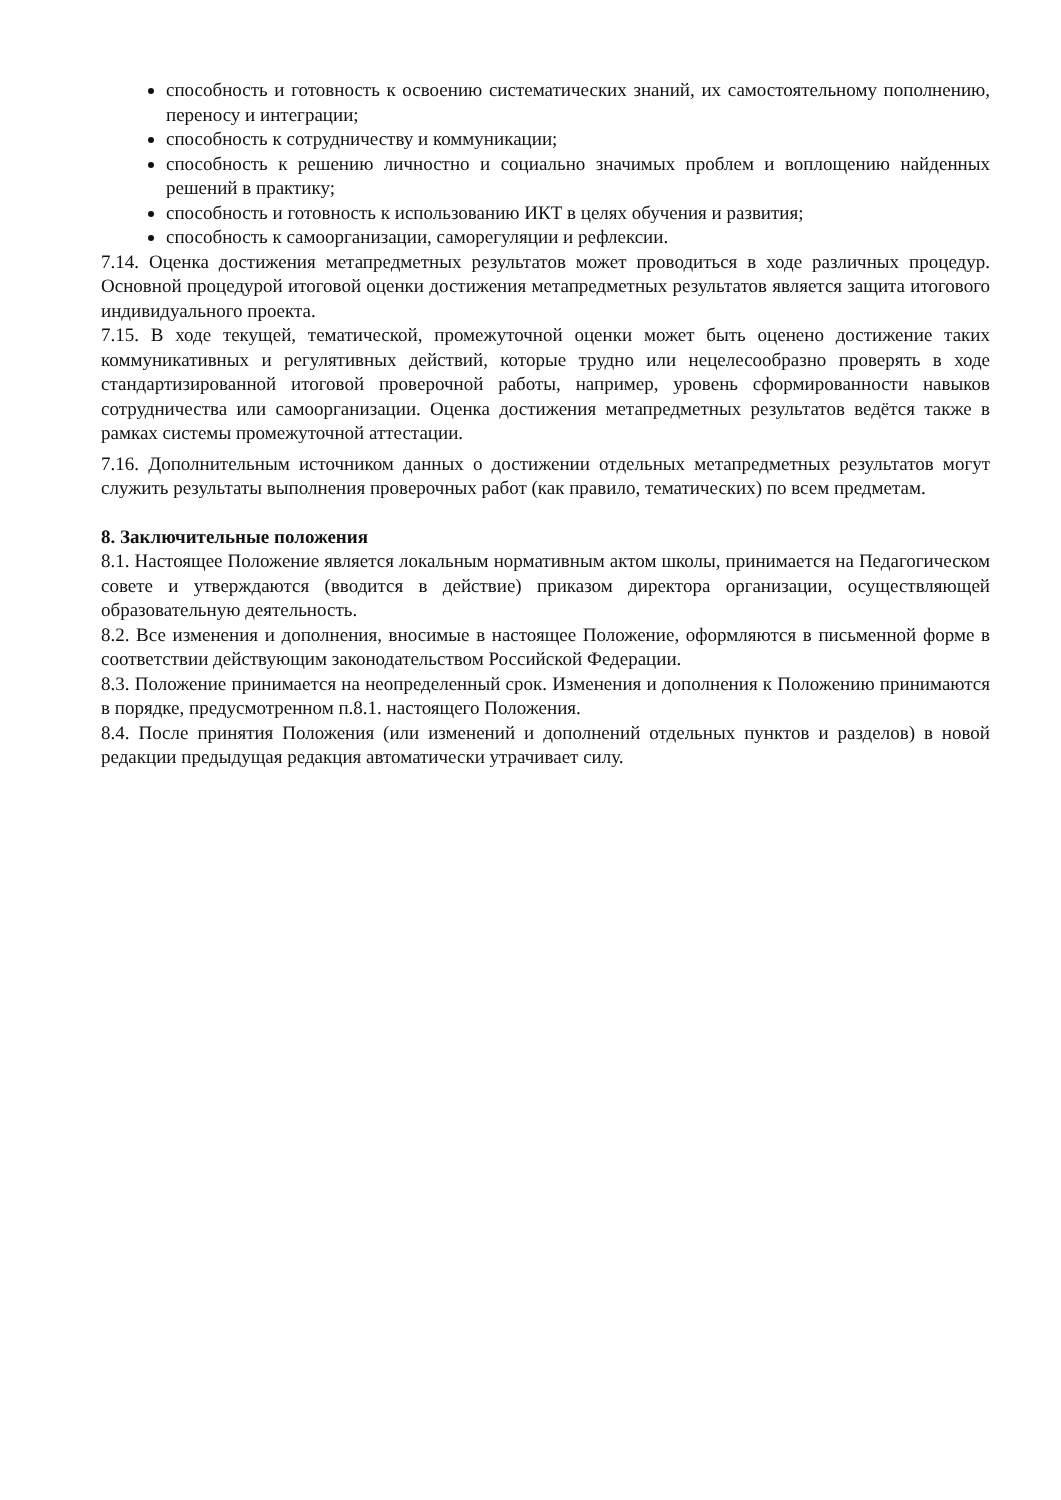способность и готовность к освоению систематических знаний, их самостоятельному пополнению, переносу и интеграции;
способность к сотрудничеству и коммуникации;
способность к решению личностно и социально значимых проблем и воплощению найденных решений в практику;
способность и готовность к использованию ИКТ в целях обучения и развития;
способность к самоорганизации, саморегуляции и рефлексии.
7.14. Оценка достижения метапредметных результатов может проводиться в ходе различных процедур. Основной процедурой итоговой оценки достижения метапредметных результатов является защита итогового индивидуального проекта.
7.15. В ходе текущей, тематической, промежуточной оценки может быть оценено достижение таких коммуникативных и регулятивных действий, которые трудно или нецелесообразно проверять в ходе стандартизированной итоговой проверочной работы, например, уровень сформированности навыков сотрудничества или самоорганизации. Оценка достижения метапредметных результатов ведётся также в рамках системы промежуточной аттестации.
7.16. Дополнительным источником данных о достижении отдельных метапредметных результатов могут служить результаты выполнения проверочных работ (как правило, тематических) по всем предметам.
8. Заключительные положения
8.1. Настоящее Положение является локальным нормативным актом школы, принимается на Педагогическом совете и утверждаются (вводится в действие) приказом директора организации, осуществляющей образовательную деятельность.
8.2. Все изменения и дополнения, вносимые в настоящее Положение, оформляются в письменной форме в соответствии действующим законодательством Российской Федерации.
8.3. Положение принимается на неопределенный срок. Изменения и дополнения к Положению принимаются в порядке, предусмотренном п.8.1. настоящего Положения.
8.4. После принятия Положения (или изменений и дополнений отдельных пунктов и разделов) в новой редакции предыдущая редакция автоматически утрачивает силу.